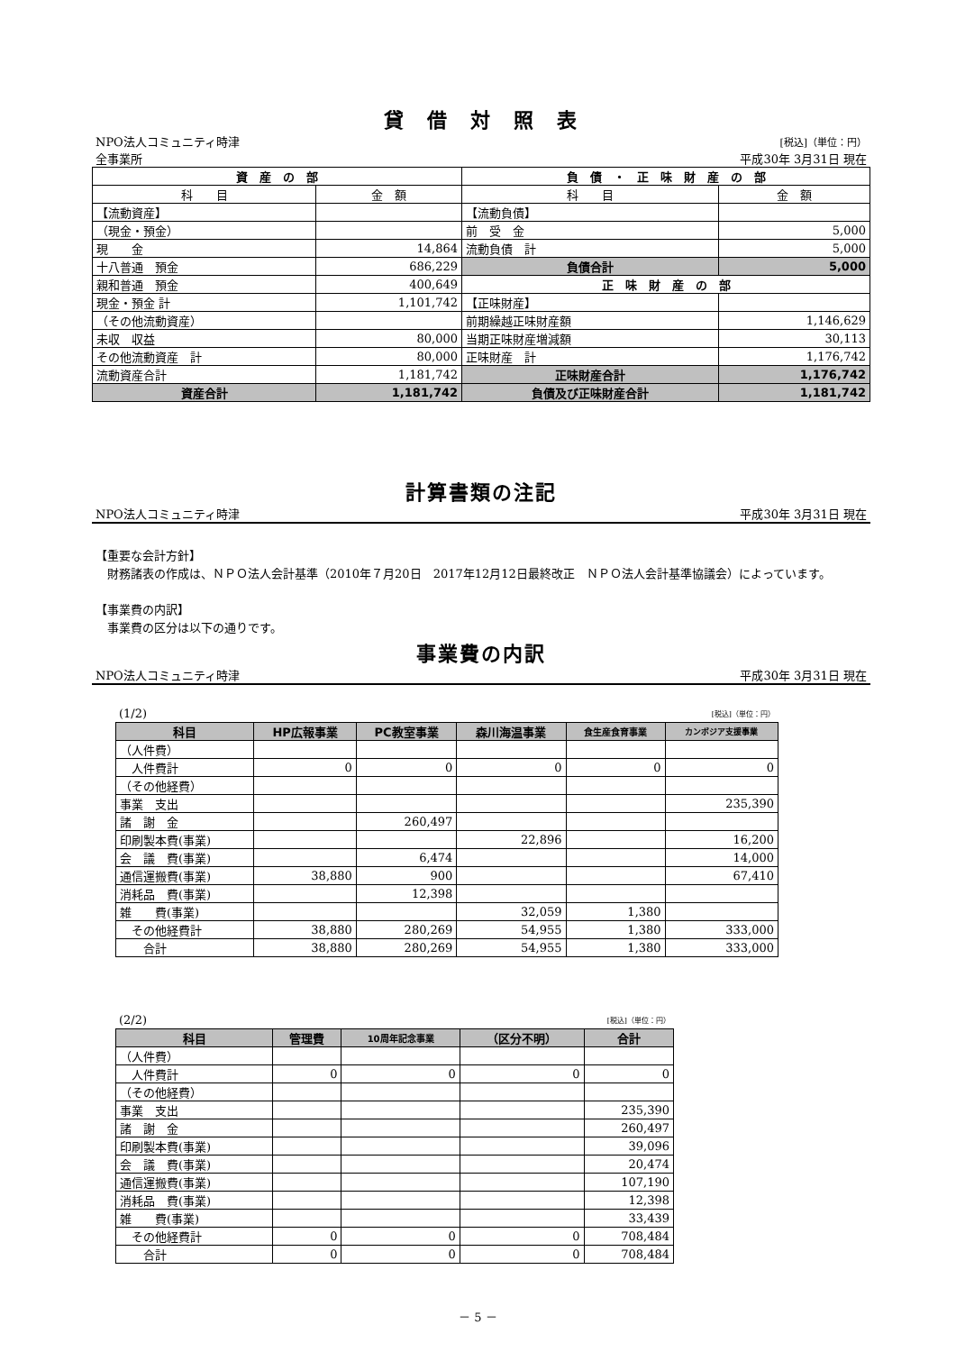貸　借　対　照　表
| NPO法人コミュニティ時津 | [税込]（単位：円） |
| 全事業所 | 平成30年 3月31日 現在 |
| 資 産 の 部 | | 負 債 ・ 正 味 財 産 の 部 | |
| --- | --- | --- | --- |
| 科 目 | 金 額 | 科 目 | 金 額 |
| 【流動資産】 | | 【流動負債】 | |
| （現金・預金） | | 前 受 金 | 5,000 |
| 現 金 | 14,864 | 流動負債 計 | 5,000 |
| 十八普通 預金 | 686,229 | 負債合計 | 5,000 |
| 親和普通 預金 | 400,649 | 正 味 財 産 の 部 | |
| 現金・預金 計 | 1,101,742 | 【正味財産】 | |
| （その他流動資産） | | 前期繰越正味財産額 | 1,146,629 |
| 未収 収益 | 80,000 | 当期正味財産増減額 | 30,113 |
| その他流動資産 計 | 80,000 | 正味財産 計 | 1,176,742 |
| 流動資産合計 | 1,181,742 | 正味財産合計 | 1,176,742 |
| 資産合計 | 1,181,742 | 負債及び正味財産合計 | 1,181,742 |
計算書類の注記
| NPO法人コミュニティ時津 | 平成30年 3月31日 現在 |
【重要な会計方針】
　財務諸表の作成は、ＮＰＯ法人会計基準（2010年７月20日　2017年12月12日最終改正　ＮＰＯ法人会計基準協議会）によっています。
【事業費の内訳】
　事業費の区分は以下の通りです。
事業費の内訳
| NPO法人コミュニティ時津 | 平成30年 3月31日 現在 |
| (1/2) | [税込]（単位：円） |
| 科目 | HP広報事業 | PC教室事業 | 森川海温事業 | 食生産食育事業 | カンボジア支援事業 |
| --- | --- | --- | --- | --- | --- |
| （人件費） | | | | | |
| 人件費計 | 0 | 0 | 0 | 0 | 0 |
| （その他経費） | | | | | |
| 事業 支出 | | | | | 235,390 |
| 諸 謝 金 | | 260,497 | | | |
| 印刷製本費(事業) | | | 22,896 | | 16,200 |
| 会 議 費(事業) | | 6,474 | | | 14,000 |
| 通信運搬費(事業) | 38,880 | 900 | | | 67,410 |
| 消耗品 費(事業) | | 12,398 | | | |
| 雑 費(事業) | | | 32,059 | 1,380 | |
| その他経費計 | 38,880 | 280,269 | 54,955 | 1,380 | 333,000 |
| 合計 | 38,880 | 280,269 | 54,955 | 1,380 | 333,000 |
| (2/2) | [税込]（単位：円） |
| 科目 | 管理費 | 10周年記念事業 | （区分不明） | 合計 |
| --- | --- | --- | --- | --- |
| （人件費） | | | | |
| 人件費計 | 0 | 0 | 0 | 0 |
| （その他経費） | | | | |
| 事業 支出 | | | | 235,390 |
| 諸 謝 金 | | | | 260,497 |
| 印刷製本費(事業) | | | | 39,096 |
| 会 議 費(事業) | | | | 20,474 |
| 通信運搬費(事業) | | | | 107,190 |
| 消耗品 費(事業) | | | | 12,398 |
| 雑 費(事業) | | | | 33,439 |
| その他経費計 | 0 | 0 | 0 | 708,484 |
| 合計 | 0 | 0 | 0 | 708,484 |
－ 5 －